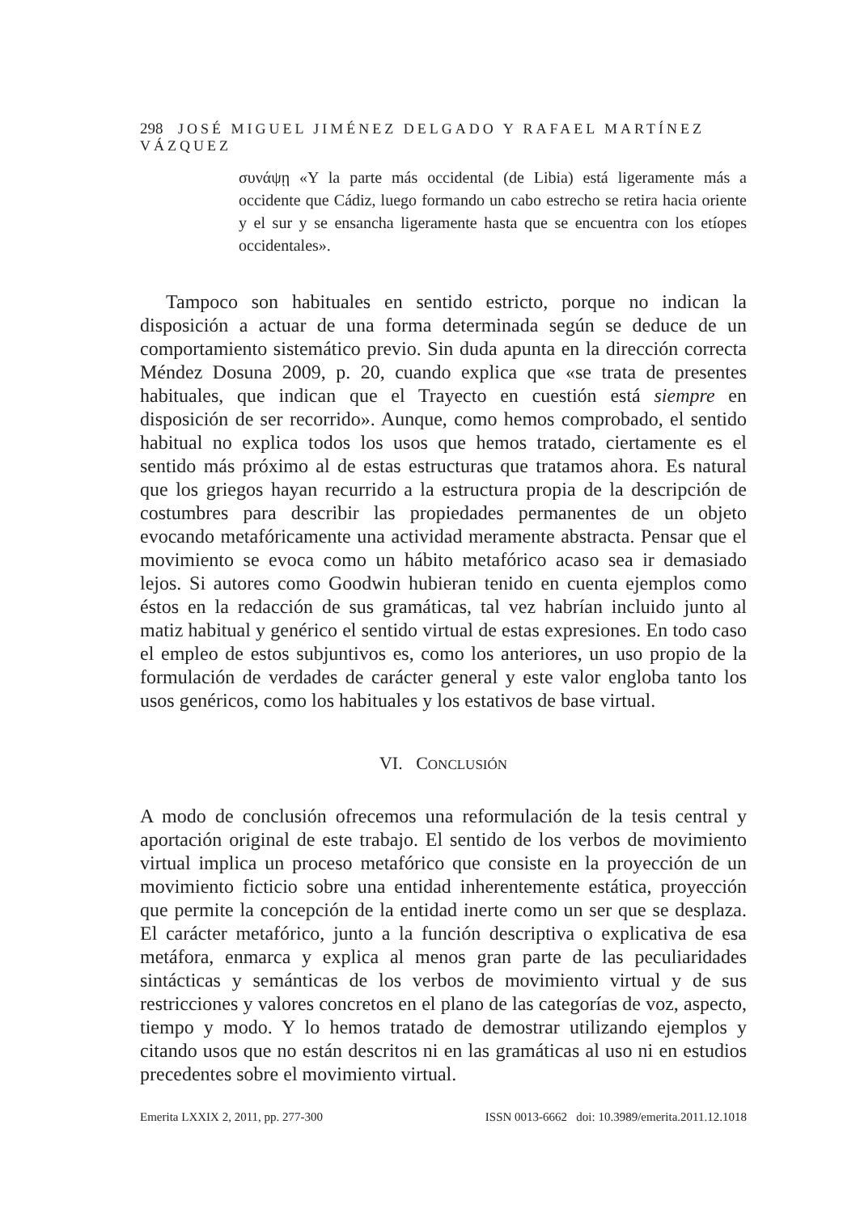298 JOSÉ MIGUEL JIMÉNEZ DELGADO Y RAFAEL MARTÍNEZ VÁZQUEZ
συνάψῃ «Y la parte más occidental (de Libia) está ligeramente más a occidente que Cádiz, luego formando un cabo estrecho se retira hacia oriente y el sur y se ensancha ligeramente hasta que se encuentra con los etíopes occidentales».
Tampoco son habituales en sentido estricto, porque no indican la disposición a actuar de una forma determinada según se deduce de un comportamiento sistemático previo. Sin duda apunta en la dirección correcta Méndez Dosuna 2009, p. 20, cuando explica que «se trata de presentes habituales, que indican que el Trayecto en cuestión está siempre en disposición de ser recorrido». Aunque, como hemos comprobado, el sentido habitual no explica todos los usos que hemos tratado, ciertamente es el sentido más próximo al de estas estructuras que tratamos ahora. Es natural que los griegos hayan recurrido a la estructura propia de la descripción de costumbres para describir las propiedades permanentes de un objeto evocando metafóricamente una actividad meramente abstracta. Pensar que el movimiento se evoca como un hábito metafórico acaso sea ir demasiado lejos. Si autores como Goodwin hubieran tenido en cuenta ejemplos como éstos en la redacción de sus gramáticas, tal vez habrían incluido junto al matiz habitual y genérico el sentido virtual de estas expresiones. En todo caso el empleo de estos subjuntivos es, como los anteriores, un uso propio de la formulación de verdades de carácter general y este valor engloba tanto los usos genéricos, como los habituales y los estativos de base virtual.
VI. CONCLUSIÓN
A modo de conclusión ofrecemos una reformulación de la tesis central y aportación original de este trabajo. El sentido de los verbos de movimiento virtual implica un proceso metafórico que consiste en la proyección de un movimiento ficticio sobre una entidad inherentemente estática, proyección que permite la concepción de la entidad inerte como un ser que se desplaza. El carácter metafórico, junto a la función descriptiva o explicativa de esa metáfora, enmarca y explica al menos gran parte de las peculiaridades sintácticas y semánticas de los verbos de movimiento virtual y de sus restricciones y valores concretos en el plano de las categorías de voz, aspecto, tiempo y modo. Y lo hemos tratado de demostrar utilizando ejemplos y citando usos que no están descritos ni en las gramáticas al uso ni en estudios precedentes sobre el movimiento virtual.
Emerita LXXIX 2, 2011, pp. 277-300 ISSN 0013-6662 doi: 10.3989/emerita.2011.12.1018